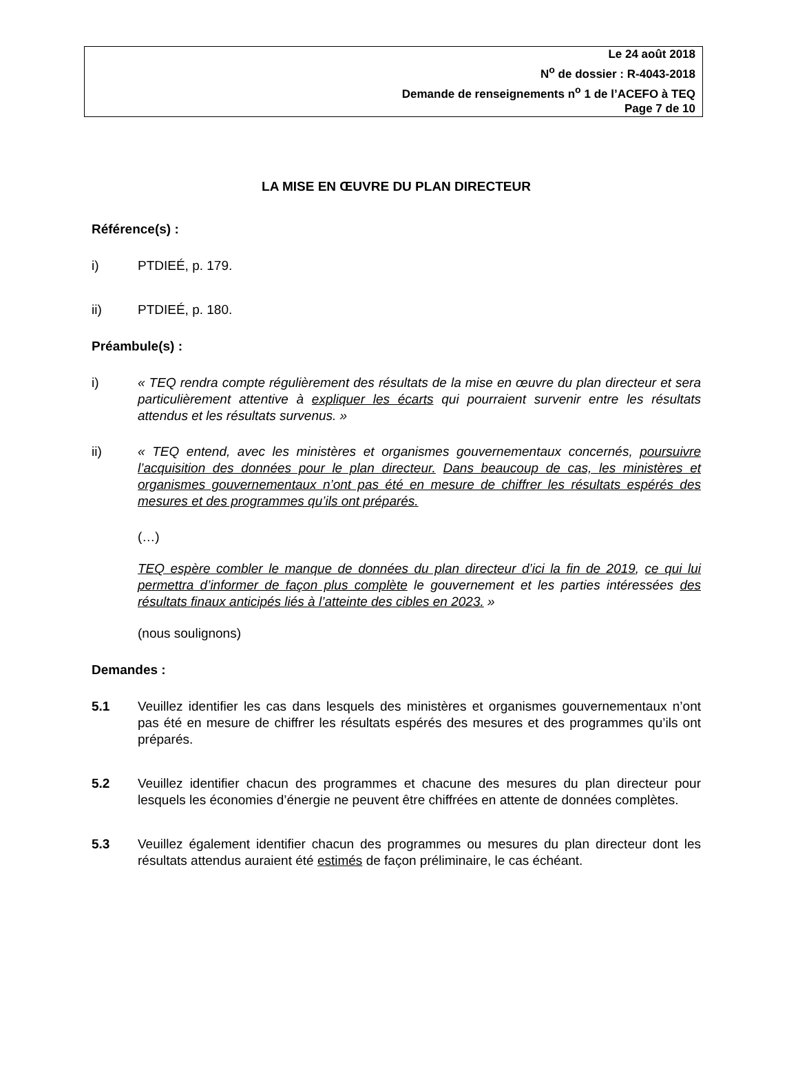Le 24 août 2018
N<sup>o</sup> de dossier : R-4043-2018
Demande de renseignements n<sup>o</sup> 1 de l’ACEFO à TEQ
Page 7 de 10
LA MISE EN ŒUVRE DU PLAN DIRECTEUR
Référence(s) :
i) PTDIEÉ, p. 179.
ii) PTDIEÉ, p. 180.
Préambule(s) :
i) « TEQ rendra compte régulièrement des résultats de la mise en œuvre du plan directeur et sera particulièrement attentive à expliquer les écarts qui pourraient survenir entre les résultats attendus et les résultats survenus. »
ii) « TEQ entend, avec les ministères et organismes gouvernementaux concernés, poursuivre l’acquisition des données pour le plan directeur. Dans beaucoup de cas, les ministères et organismes gouvernementaux n’ont pas été en mesure de chiffrer les résultats espérés des mesures et des programmes qu’ils ont préparés.
(…)
TEQ espère combler le manque de données du plan directeur d’ici la fin de 2019, ce qui lui permettra d’informer de façon plus complète le gouvernement et les parties intéressées des résultats finaux anticipés liés à l’atteinte des cibles en 2023. »
(nous soulignons)
Demandes :
5.1 Veuillez identifier les cas dans lesquels des ministères et organismes gouvernementaux n’ont pas été en mesure de chiffrer les résultats espérés des mesures et des programmes qu’ils ont préparés.
5.2 Veuillez identifier chacun des programmes et chacune des mesures du plan directeur pour lesquels les économies d’énergie ne peuvent être chiffrées en attente de données complètes.
5.3 Veuillez également identifier chacun des programmes ou mesures du plan directeur dont les résultats attendus auraient été estimés de façon préliminaire, le cas échéant.